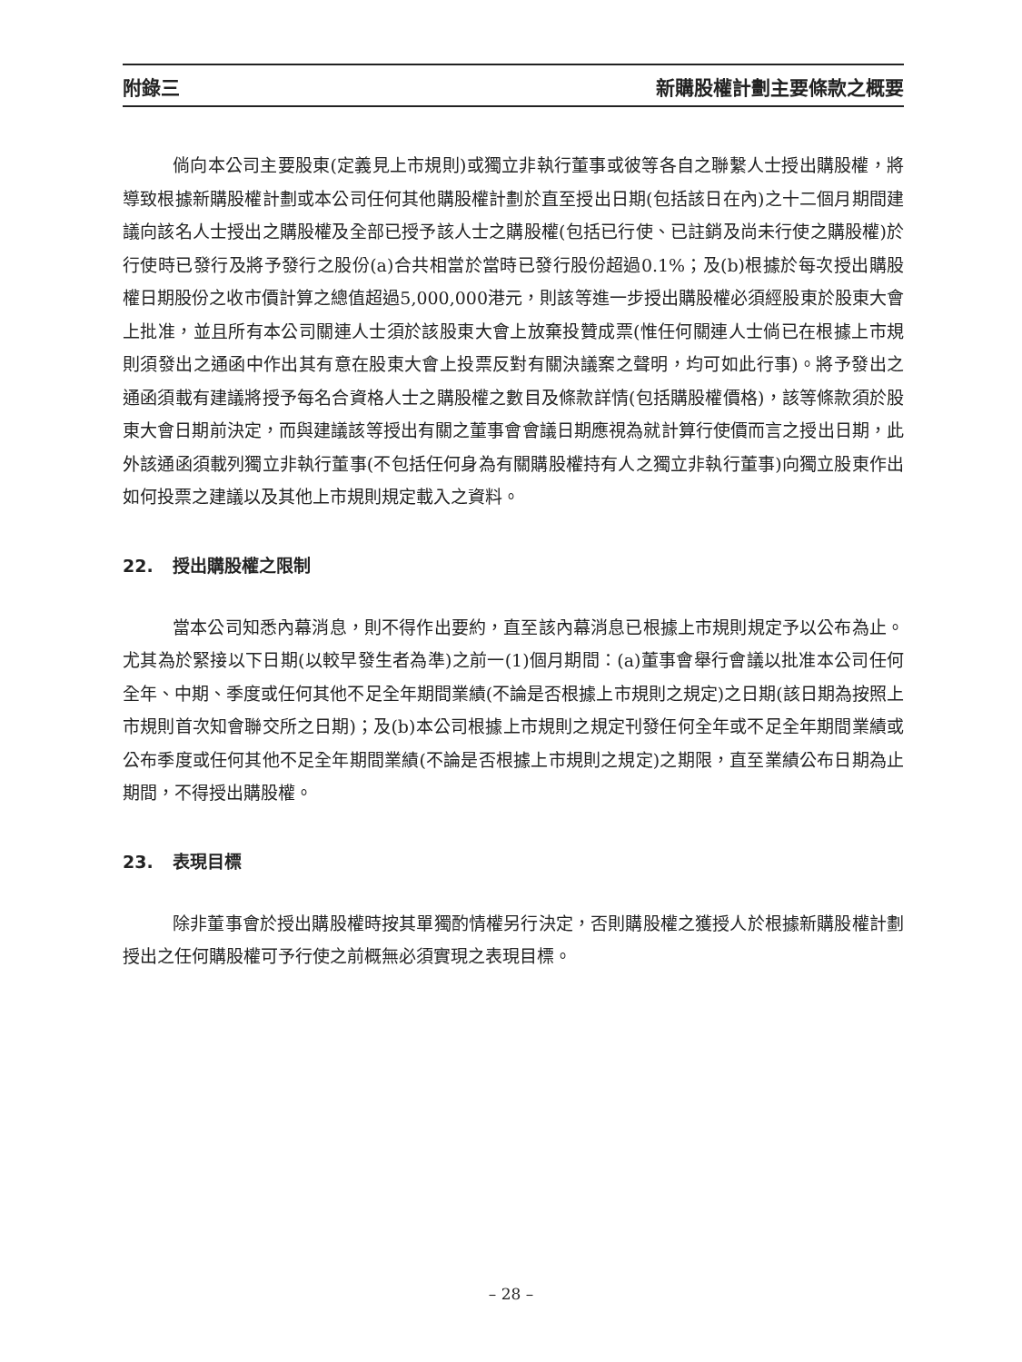附錄三 新購股權計劃主要條款之概要
倘向本公司主要股東(定義見上市規則)或獨立非執行董事或彼等各自之聯繫人士授出購股權，將導致根據新購股權計劃或本公司任何其他購股權計劃於直至授出日期(包括該日在內)之十二個月期間建議向該名人士授出之購股權及全部已授予該人士之購股權(包括已行使、已註銷及尚未行使之購股權)於行使時已發行及將予發行之股份(a)合共相當於當時已發行股份超過0.1%；及(b)根據於每次授出購股權日期股份之收市價計算之總值超過5,000,000港元，則該等進一步授出購股權必須經股東於股東大會上批准，並且所有本公司關連人士須於該股東大會上放棄投贊成票(惟任何關連人士倘已在根據上市規則須發出之通函中作出其有意在股東大會上投票反對有關決議案之聲明，均可如此行事)。將予發出之通函須載有建議將授予每名合資格人士之購股權之數目及條款詳情(包括購股權價格)，該等條款須於股東大會日期前決定，而與建議該等授出有關之董事會會議日期應視為就計算行使價而言之授出日期，此外該通函須載列獨立非執行董事(不包括任何身為有關購股權持有人之獨立非執行董事)向獨立股東作出如何投票之建議以及其他上市規則規定載入之資料。
22. 授出購股權之限制
當本公司知悉內幕消息，則不得作出要約，直至該內幕消息已根據上市規則規定予以公布為止。尤其為於緊接以下日期(以較早發生者為準)之前一(1)個月期間：(a)董事會舉行會議以批准本公司任何全年、中期、季度或任何其他不足全年期間業績(不論是否根據上市規則之規定)之日期(該日期為按照上市規則首次知會聯交所之日期)；及(b)本公司根據上市規則之規定刊發任何全年或不足全年期間業績或公布季度或任何其他不足全年期間業績(不論是否根據上市規則之規定)之期限，直至業績公布日期為止期間，不得授出購股權。
23. 表現目標
除非董事會於授出購股權時按其單獨酌情權另行決定，否則購股權之獲授人於根據新購股權計劃授出之任何購股權可予行使之前概無必須實現之表現目標。
– 28 –